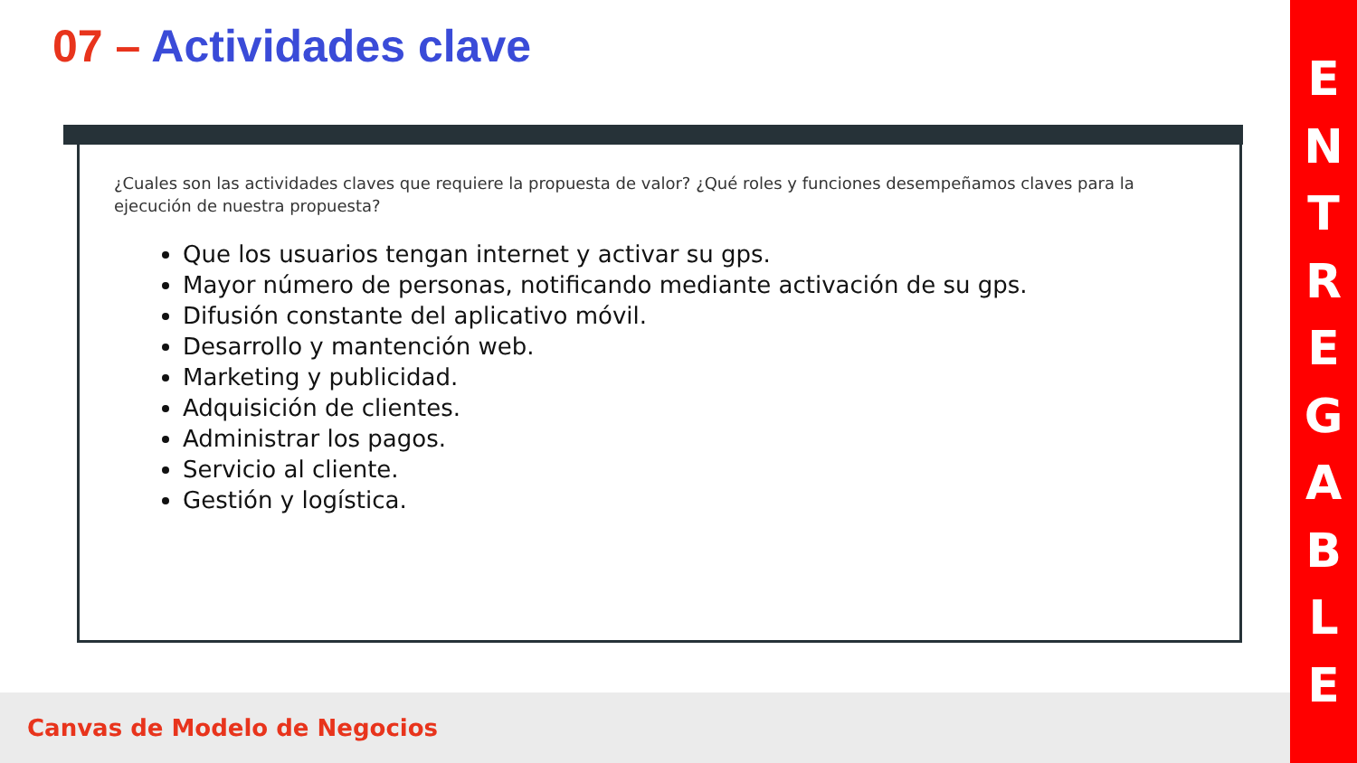07 – Actividades clave
¿Cuales son las actividades claves que requiere la propuesta de valor? ¿Qué roles y funciones desempeñamos claves para la ejecución de nuestra propuesta?
Que los usuarios tengan internet y activar su gps.
Mayor número de personas, notificando mediante activación de su gps.
Difusión constante del aplicativo móvil.
Desarrollo y mantención web.
Marketing y publicidad.
Adquisición de clientes.
Administrar los pagos.
Servicio al cliente.
Gestión y logística.
Canvas de Modelo de Negocios
E
N
T
R
E
G
A
B
L
E